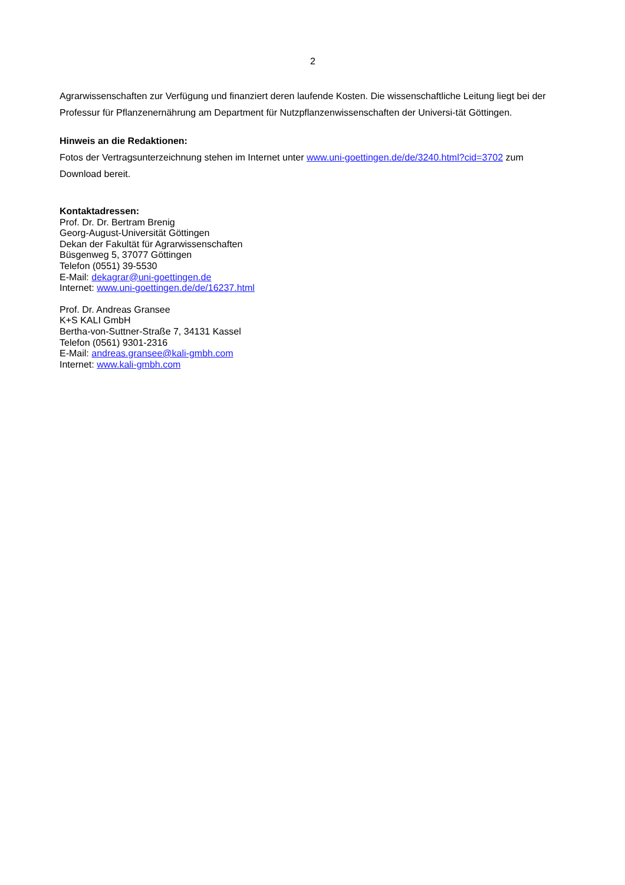2
Agrarwissenschaften zur Verfügung und finanziert deren laufende Kosten. Die wissenschaftliche Leitung liegt bei der Professur für Pflanzenernährung am Department für Nutzpflanzenwissenschaften der Universi-tät Göttingen.
Hinweis an die Redaktionen:
Fotos der Vertragsunterzeichnung stehen im Internet unter www.uni-goettingen.de/de/3240.html?cid=3702 zum Download bereit.
Kontaktadressen:
Prof. Dr. Dr. Bertram Brenig
Georg-August-Universität Göttingen
Dekan der Fakultät für Agrarwissenschaften
Büsgenweg 5, 37077 Göttingen
Telefon (0551) 39-5530
E-Mail: dekagrar@uni-goettingen.de
Internet: www.uni-goettingen.de/de/16237.html
Prof. Dr. Andreas Gransee
K+S KALI GmbH
Bertha-von-Suttner-Straße 7, 34131 Kassel
Telefon (0561) 9301-2316
E-Mail: andreas.gransee@kali-gmbh.com
Internet: www.kali-gmbh.com